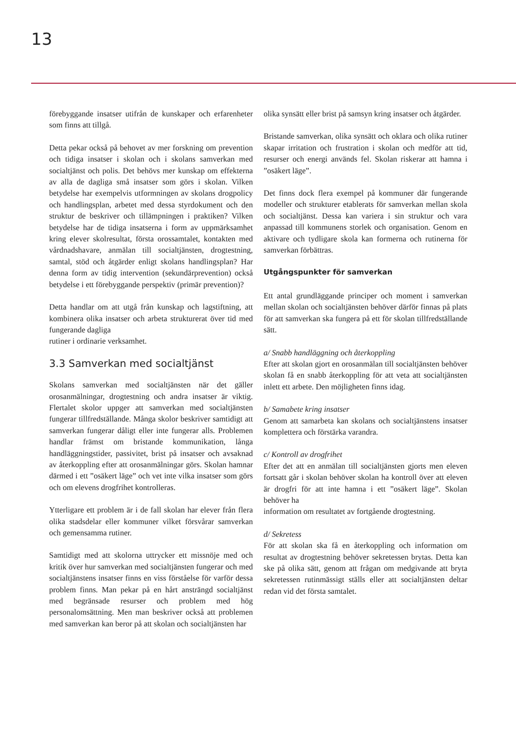13
förebyggande insatser utifrån de kunskaper och erfarenheter som finns att tillgå.
Detta pekar också på behovet av mer forskning om prevention och tidiga insatser i skolan och i skolans samverkan med socialtjänst och polis. Det behövs mer kunskap om effekterna av alla de dagliga små insatser som görs i skolan. Vilken betydelse har exempelvis utformningen av skolans drogpolicy och handlingsplan, arbetet med dessa styrdokument och den struktur de beskriver och tillämpningen i praktiken? Vilken betydelse har de tidiga insatserna i form av uppmärksamhet kring elever skolresultat, första orossamtalet, kontakten med vårdnadshavare, anmälan till socialtjänsten, drogtestning, samtal, stöd och åtgärder enligt skolans handlingsplan? Har denna form av tidig intervention (sekundärprevention) också betydelse i ett förebyggande perspektiv (primär prevention)?
Detta handlar om att utgå från kunskap och lagstiftning, att kombinera olika insatser och arbeta strukturerat över tid med fungerande dagliga
rutiner i ordinarie verksamhet.
3.3 Samverkan med socialtjänst
Skolans samverkan med socialtjänsten när det gäller orosanmälningar, drogtestning och andra insatser är viktig. Flertalet skolor uppger att samverkan med socialtjänsten fungerar tillfredställande. Många skolor beskriver samtidigt att samverkan fungerar dåligt eller inte fungerar alls. Problemen handlar främst om bristande kommunikation, långa handläggningstider, passivitet, brist på insatser och avsaknad av återkoppling efter att orosanmälningar görs. Skolan hamnar därmed i ett ”osäkert läge” och vet inte vilka insatser som görs och om elevens drogfrihet kontrolleras.
Ytterligare ett problem är i de fall skolan har elever från flera olika stadsdelar eller kommuner vilket försvårar samverkan och gemensamma rutiner.
Samtidigt med att skolorna uttrycker ett missnöje med och kritik över hur samverkan med socialtjänsten fungerar och med socialtjänstens insatser finns en viss förståelse för varför dessa problem finns. Man pekar på en hårt ansträngd socialtjänst med begränsade resurser och problem med hög personalomsättning. Men man beskriver också att problemen med samverkan kan beror på att skolan och socialtjänsten har
olika synsätt eller brist på samsyn kring insatser och åtgärder.
Bristande samverkan, olika synsätt och oklara och olika rutiner skapar irritation och frustration i skolan och medför att tid, resurser och energi används fel. Skolan riskerar att hamna i ”osäkert läge”.
Det finns dock flera exempel på kommuner där fungerande modeller och strukturer etablerats för samverkan mellan skola och socialtjänst. Dessa kan variera i sin struktur och vara anpassad till kommunens storlek och organisation. Genom en aktivare och tydligare skola kan formerna och rutinerna för samverkan förbättras.
Utgångspunkter för samverkan
Ett antal grundläggande principer och moment i samverkan mellan skolan och socialtjänsten behöver därför finnas på plats för att samverkan ska fungera på ett för skolan tillfredställande sätt.
a/ Snabb handläggning och återkoppling
Efter att skolan gjort en orosanmälan till socialtjänsten behöver skolan få en snabb återkoppling för att veta att socialtjänsten inlett ett arbete. Den möjligheten finns idag.
b/ Samabete kring insatser
Genom att samarbeta kan skolans och socialtjänstens insatser komplettera och förstärka varandra.
c/ Kontroll av drogfrihet
Efter det att en anmälan till socialtjänsten gjorts men eleven fortsatt går i skolan behöver skolan ha kontroll över att eleven är drogfri för att inte hamna i ett ”osäkert läge”. Skolan behöver ha
information om resultatet av fortgående drogtestning.
d/ Sekretess
För att skolan ska få en återkoppling och information om resultat av drogtestning behöver sekretessen brytas. Detta kan ske på olika sätt, genom att frågan om medgivande att bryta sekretessen rutinmässigt ställs eller att socialtjänsten deltar redan vid det första samtalet.